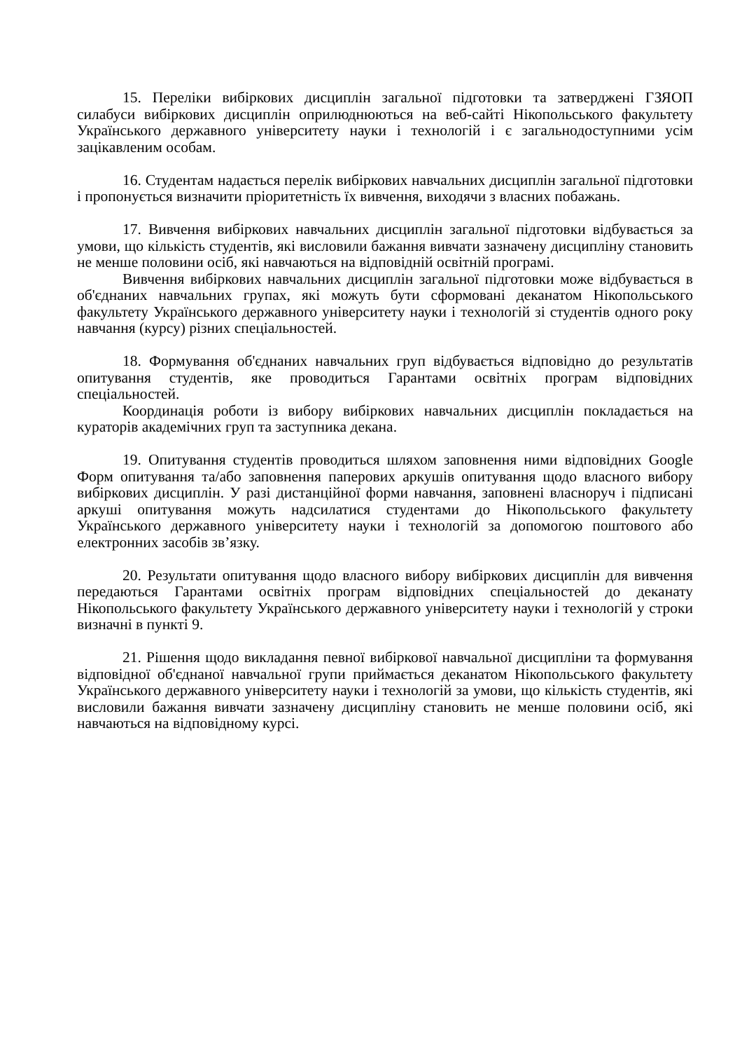15. Переліки вибіркових дисциплін загальної підготовки та затверджені ГЗЯОП силабуси вибіркових дисциплін оприлюднюються на веб-сайті Нікопольського факультету Українського державного університету науки і технологій і є загальнодоступними усім зацікавленим особам.
16. Студентам надається перелік вибіркових навчальних дисциплін загальної підготовки і пропонується визначити пріоритетність їх вивчення, виходячи з власних побажань.
17. Вивчення вибіркових навчальних дисциплін загальної підготовки відбувається за умови, що кількість студентів, які висловили бажання вивчати зазначену дисципліну становить не менше половини осіб, які навчаються на відповідній освітній програмі.
Вивчення вибіркових навчальних дисциплін загальної підготовки може відбувається в об'єднаних навчальних групах, які можуть бути сформовані деканатом Нікопольського факультету Українського державного університету науки і технологій зі студентів одного року навчання (курсу) різних спеціальностей.
18. Формування об'єднаних навчальних груп відбувається відповідно до результатів опитування студентів, яке проводиться Гарантами освітніх програм відповідних спеціальностей.
Координація роботи із вибору вибіркових навчальних дисциплін покладається на кураторів академічних груп та заступника декана.
19. Опитування студентів проводиться шляхом заповнення ними відповідних Google Форм опитування та/або заповнення паперових аркушів опитування щодо власного вибору вибіркових дисциплін. У разі дистанційної форми навчання, заповнені власноруч і підписані аркуші опитування можуть надсилатися студентами до Нікопольського факультету Українського державного університету науки і технологій за допомогою поштового або електронних засобів зв’язку.
20. Результати опитування щодо власного вибору вибіркових дисциплін для вивчення передаються Гарантами освітніх програм відповідних спеціальностей до деканату Нікопольського факультету Українського державного університету науки і технологій у строки визначні в пункті 9.
21. Рішення щодо викладання певної вибіркової навчальної дисципліни та формування відповідної об'єднаної навчальної групи приймається деканатом Нікопольського факультету Українського державного університету науки і технологій за умови, що кількість студентів, які висловили бажання вивчати зазначену дисципліну становить не менше половини осіб, які навчаються на відповідному курсі.